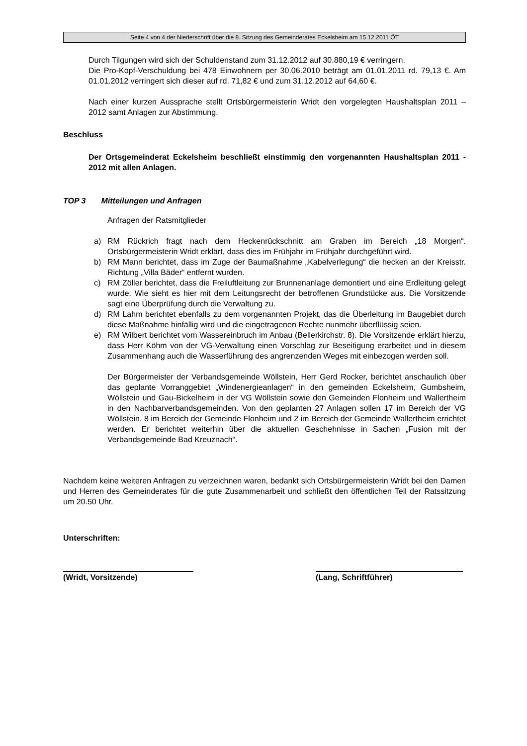Seite 4 von 4 der Niederschrift über die 8. Sitzung des Gemeinderates Eckelsheim am 15.12.2011 ÖT
Durch Tilgungen wird sich der Schuldenstand zum 31.12.2012 auf 30.880,19 € verringern.
Die Pro-Kopf-Verschuldung bei 478 Einwohnern per 30.06.2010 beträgt am 01.01.2011 rd. 79,13 €. Am 01.01.2012 verringert sich dieser auf rd. 71,82 € und zum 31.12.2012 auf 64,60 €.
Nach einer kurzen Aussprache stellt Ortsbürgermeisterin Wridt den vorgelegten Haushaltsplan 2011 – 2012 samt Anlagen zur Abstimmung.
Beschluss
Der Ortsgemeinderat Eckelsheim beschließt einstimmig den vorgenannten Haushaltsplan 2011 - 2012 mit allen Anlagen.
TOP 3 Mitteilungen und Anfragen
Anfragen der Ratsmitglieder
a) RM Rückrich fragt nach dem Heckenrückschnitt am Graben im Bereich „18 Morgen“. Ortsbürgermeisterin Wridt erklärt, dass dies im Frühjahr im Frühjahr durchgeführt wird.
b) RM Mann berichtet, dass im Zuge der Baumaßnahme „Kabelverlegung“ die hecken an der Kreisstr. Richtung „Villa Bäder“ entfernt wurden.
c) RM Zöller berichtet, dass die Freiluftleitung zur Brunnenanlage demontiert und eine Erdleitung gelegt wurde. Wie sieht es hier mit dem Leitungsrecht der betroffenen Grundstücke aus. Die Vorsitzende sagt eine Überprüfung durch die Verwaltung zu.
d) RM Lahm berichtet ebenfalls zu dem vorgenannten Projekt, das die Überleitung im Baugebiet durch diese Maßnahme hinfällig wird und die eingetragenen Rechte nunmehr überflüssig seien.
e) RM Wilbert berichtet vom Wassereinbruch im Anbau (Bellerkirchstr. 8). Die Vorsitzende erklärt hierzu, dass Herr Köhm von der VG-Verwaltung einen Vorschlag zur Beseitigung erarbeitet und in diesem Zusammenhang auch die Wasserführung des angrenzenden Weges mit einbezogen werden soll.
Der Bürgermeister der Verbandsgemeinde Wöllstein, Herr Gerd Rocker, berichtet anschaulich über das geplante Vorranggebiet „Windenergieanlagen“ in den gemeinden Eckelsheim, Gumbsheim, Wöllstein und Gau-Bickelheim in der VG Wöllstein sowie den Gemeinden Flonheim und Wallertheim in den Nachbarverbandsgemeinden. Von den geplanten 27 Anlagen sollen 17 im Bereich der VG Wöllstein, 8 im Bereich der Gemeinde Flonheim und 2 im Bereich der Gemeinde Wallertheim errichtet werden. Er berichtet weiterhin über die aktuellen Geschehnisse in Sachen „Fusion mit der Verbandsgemeinde Bad Kreuznach“.
Nachdem keine weiteren Anfragen zu verzeichnen waren, bedankt sich Ortsbürgermeisterin Wridt bei den Damen und Herren des Gemeinderates für die gute Zusammenarbeit und schließt den öffentlichen Teil der Ratssitzung um 20.50 Uhr.
Unterschriften:
(Wridt, Vorsitzende) (Lang, Schriftführer)